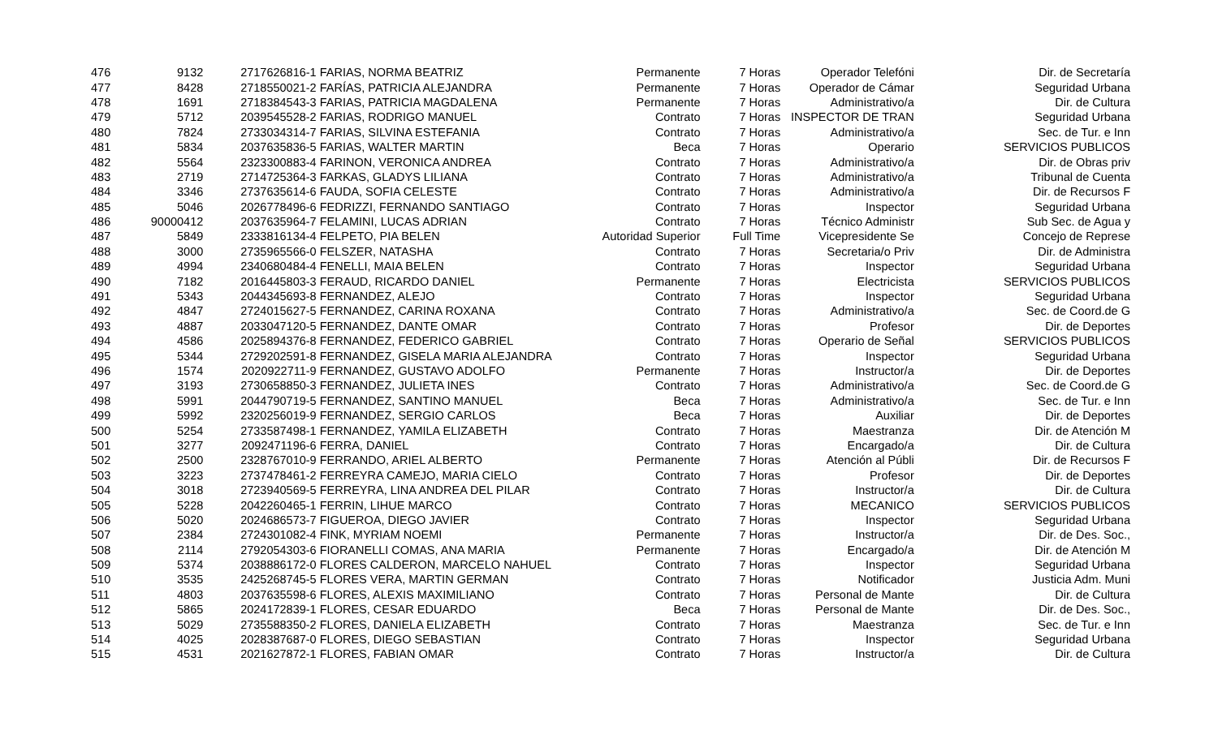| 476 | 9132 | 2717626816-1 | FARIAS, NORMA BEATRIZ | Permanente | 7 Horas | Operador Telefóni | Dir. de Secretaría |
| 477 | 8428 | 2718550021-2 | FARÍAS, PATRICIA ALEJANDRA | Permanente | 7 Horas | Operador de Cámar | Seguridad Urbana |
| 478 | 1691 | 2718384543-3 | FARIAS, PATRICIA MAGDALENA | Permanente | 7 Horas | Administrativo/a | Dir. de Cultura |
| 479 | 5712 | 2039545528-2 | FARIAS, RODRIGO MANUEL | Contrato | 7 Horas | INSPECTOR DE TRAN | Seguridad Urbana |
| 480 | 7824 | 2733034314-7 | FARIAS, SILVINA ESTEFANIA | Contrato | 7 Horas | Administrativo/a | Sec. de Tur. e Inn |
| 481 | 5834 | 2037635836-5 | FARIAS, WALTER MARTIN | Beca | 7 Horas | Operario | SERVICIOS PUBLICOS |
| 482 | 5564 | 2323300883-4 | FARINON, VERONICA ANDREA | Contrato | 7 Horas | Administrativo/a | Dir. de Obras priv |
| 483 | 2719 | 2714725364-3 | FARKAS, GLADYS LILIANA | Contrato | 7 Horas | Administrativo/a | Tribunal de Cuenta |
| 484 | 3346 | 2737635614-6 | FAUDA, SOFIA CELESTE | Contrato | 7 Horas | Administrativo/a | Dir. de Recursos F |
| 485 | 5046 | 2026778496-6 | FEDRIZZI, FERNANDO SANTIAGO | Contrato | 7 Horas | Inspector | Seguridad Urbana |
| 486 | 90000412 | 2037635964-7 | FELAMINI, LUCAS ADRIAN | Contrato | 7 Horas | Técnico Administr | Sub Sec. de Agua y |
| 487 | 5849 | 2333816134-4 | FELPETO, PIA BELEN | Autoridad Superior | Full Time | Vicepresidente Se | Concejo de Represe |
| 488 | 3000 | 2735965566-0 | FELSZER, NATASHA | Contrato | 7 Horas | Secretaria/o Priv | Dir. de Administra |
| 489 | 4994 | 2340680484-4 | FENELLI, MAIA BELEN | Contrato | 7 Horas | Inspector | Seguridad Urbana |
| 490 | 7182 | 2016445803-3 | FERAUD, RICARDO DANIEL | Permanente | 7 Horas | Electricista | SERVICIOS PUBLICOS |
| 491 | 5343 | 2044345693-8 | FERNANDEZ, ALEJO | Contrato | 7 Horas | Inspector | Seguridad Urbana |
| 492 | 4847 | 2724015627-5 | FERNANDEZ, CARINA ROXANA | Contrato | 7 Horas | Administrativo/a | Sec. de Coord.de G |
| 493 | 4887 | 2033047120-5 | FERNANDEZ, DANTE OMAR | Contrato | 7 Horas | Profesor | Dir. de Deportes |
| 494 | 4586 | 2025894376-8 | FERNANDEZ, FEDERICO GABRIEL | Contrato | 7 Horas | Operario de Señal | SERVICIOS PUBLICOS |
| 495 | 5344 | 2729202591-8 | FERNANDEZ, GISELA MARIA ALEJANDRA | Contrato | 7 Horas | Inspector | Seguridad Urbana |
| 496 | 1574 | 2020922711-9 | FERNANDEZ, GUSTAVO ADOLFO | Permanente | 7 Horas | Instructor/a | Dir. de Deportes |
| 497 | 3193 | 2730658850-3 | FERNANDEZ, JULIETA INES | Contrato | 7 Horas | Administrativo/a | Sec. de Coord.de G |
| 498 | 5991 | 2044790719-5 | FERNANDEZ, SANTINO MANUEL | Beca | 7 Horas | Administrativo/a | Sec. de Tur. e Inn |
| 499 | 5992 | 2320256019-9 | FERNANDEZ, SERGIO CARLOS | Beca | 7 Horas | Auxiliar | Dir. de Deportes |
| 500 | 5254 | 2733587498-1 | FERNANDEZ, YAMILA ELIZABETH | Contrato | 7 Horas | Maestranza | Dir. de Atención M |
| 501 | 3277 | 2092471196-6 | FERRA, DANIEL | Contrato | 7 Horas | Encargado/a | Dir. de Cultura |
| 502 | 2500 | 2328767010-9 | FERRANDO, ARIEL ALBERTO | Permanente | 7 Horas | Atención al Públi | Dir. de Recursos F |
| 503 | 3223 | 2737478461-2 | FERREYRA CAMEJO, MARIA CIELO | Contrato | 7 Horas | Profesor | Dir. de Deportes |
| 504 | 3018 | 2723940569-5 | FERREYRA, LINA ANDREA DEL PILAR | Contrato | 7 Horas | Instructor/a | Dir. de Cultura |
| 505 | 5228 | 2042260465-1 | FERRIN, LIHUE MARCO | Contrato | 7 Horas | MECANICO | SERVICIOS PUBLICOS |
| 506 | 5020 | 2024686573-7 | FIGUEROA, DIEGO JAVIER | Contrato | 7 Horas | Inspector | Seguridad Urbana |
| 507 | 2384 | 2724301082-4 | FINK, MYRIAM NOEMI | Permanente | 7 Horas | Instructor/a | Dir. de Des. Soc., |
| 508 | 2114 | 2792054303-6 | FIORANELLI COMAS, ANA MARIA | Permanente | 7 Horas | Encargado/a | Dir. de Atención M |
| 509 | 5374 | 2038886172-0 | FLORES CALDERON, MARCELO NAHUEL | Contrato | 7 Horas | Inspector | Seguridad Urbana |
| 510 | 3535 | 2425268745-5 | FLORES VERA, MARTIN GERMAN | Contrato | 7 Horas | Notificador | Justicia Adm. Muni |
| 511 | 4803 | 2037635598-6 | FLORES, ALEXIS MAXIMILIANO | Contrato | 7 Horas | Personal de Mante | Dir. de Cultura |
| 512 | 5865 | 2024172839-1 | FLORES, CESAR EDUARDO | Beca | 7 Horas | Personal de Mante | Dir. de Des. Soc., |
| 513 | 5029 | 2735588350-2 | FLORES, DANIELA ELIZABETH | Contrato | 7 Horas | Maestranza | Sec. de Tur. e Inn |
| 514 | 4025 | 2028387687-0 | FLORES, DIEGO SEBASTIAN | Contrato | 7 Horas | Inspector | Seguridad Urbana |
| 515 | 4531 | 2021627872-1 | FLORES, FABIAN OMAR | Contrato | 7 Horas | Instructor/a | Dir. de Cultura |